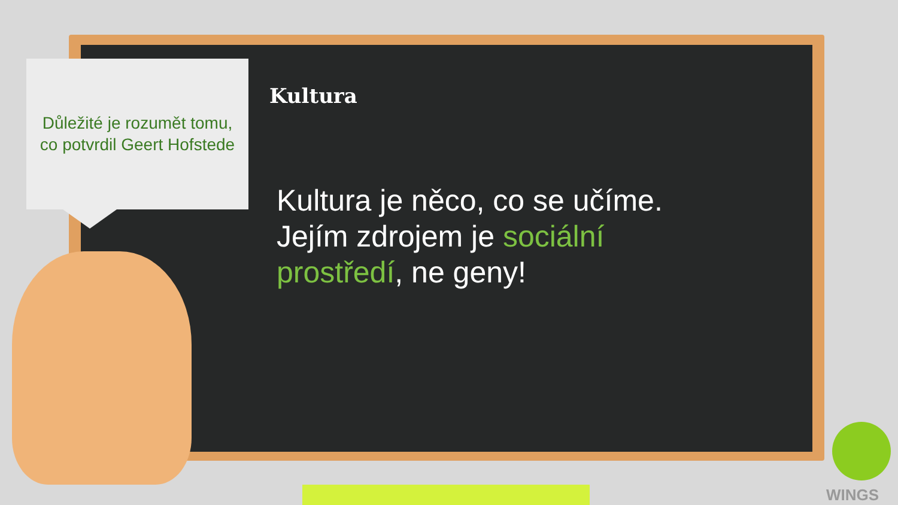Důležité je rozumět tomu,
co potvrdil Geert Hofstede
Kultura
Kultura je něco, co se učíme. Jejím zdrojem je sociální prostředí, ne geny!
WINGS